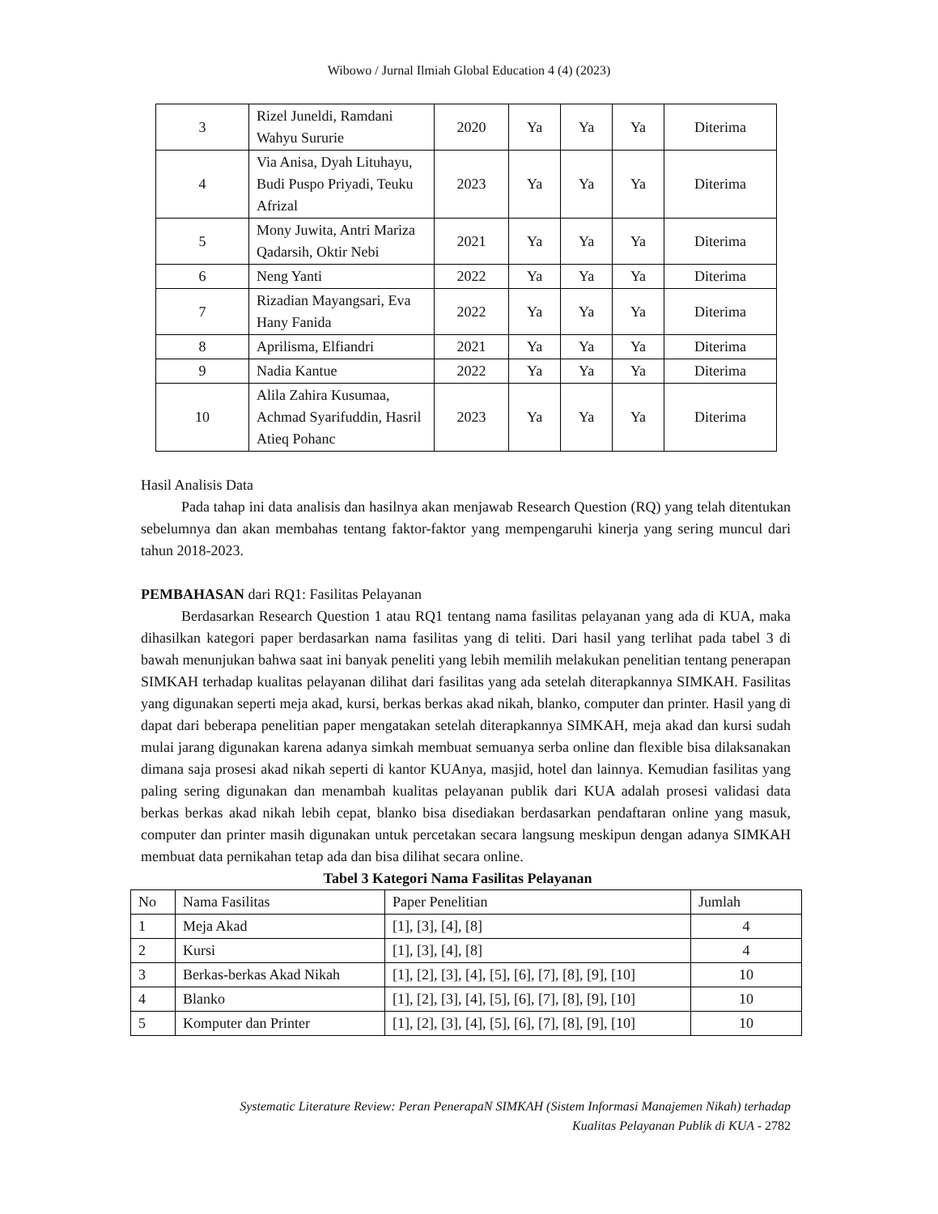Wibowo / Jurnal Ilmiah Global Education 4 (4) (2023)
| 3 | Rizel Juneldi, Ramdani Wahyu Sururie | 2020 | Ya | Ya | Ya | Diterima |
| 4 | Via Anisa, Dyah Lituhayu, Budi Puspo Priyadi, Teuku Afrizal | 2023 | Ya | Ya | Ya | Diterima |
| 5 | Mony Juwita, Antri Mariza Qadarsih, Oktir Nebi | 2021 | Ya | Ya | Ya | Diterima |
| 6 | Neng Yanti | 2022 | Ya | Ya | Ya | Diterima |
| 7 | Rizadian Mayangsari, Eva Hany Fanida | 2022 | Ya | Ya | Ya | Diterima |
| 8 | Aprilisma, Elfiandri | 2021 | Ya | Ya | Ya | Diterima |
| 9 | Nadia Kantue | 2022 | Ya | Ya | Ya | Diterima |
| 10 | Alila Zahira Kusumaa, Achmad Syarifuddin, Hasril Atieq Pohanc | 2023 | Ya | Ya | Ya | Diterima |
Hasil Analisis Data
Pada tahap ini data analisis dan hasilnya akan menjawab Research Question (RQ) yang telah ditentukan sebelumnya dan akan membahas tentang faktor-faktor yang mempengaruhi kinerja yang sering muncul dari tahun 2018-2023.
PEMBAHASAN dari RQ1: Fasilitas Pelayanan
Berdasarkan Research Question 1 atau RQ1 tentang nama fasilitas pelayanan yang ada di KUA, maka dihasilkan kategori paper berdasarkan nama fasilitas yang di teliti. Dari hasil yang terlihat pada tabel 3 di bawah menunjukan bahwa saat ini banyak peneliti yang lebih memilih melakukan penelitian tentang penerapan SIMKAH terhadap kualitas pelayanan dilihat dari fasilitas yang ada setelah diterapkannya SIMKAH. Fasilitas yang digunakan seperti meja akad, kursi, berkas berkas akad nikah, blanko, computer dan printer. Hasil yang di dapat dari beberapa penelitian paper mengatakan setelah diterapkannya SIMKAH, meja akad dan kursi sudah mulai jarang digunakan karena adanya simkah membuat semuanya serba online dan flexible bisa dilaksanakan dimana saja prosesi akad nikah seperti di kantor KUAnya, masjid, hotel dan lainnya. Kemudian fasilitas yang paling sering digunakan dan menambah kualitas pelayanan publik dari KUA adalah prosesi validasi data berkas berkas akad nikah lebih cepat, blanko bisa disediakan berdasarkan pendaftaran online yang masuk, computer dan printer masih digunakan untuk percetakan secara langsung meskipun dengan adanya SIMKAH membuat data pernikahan tetap ada dan bisa dilihat secara online.
Tabel 3 Kategori Nama Fasilitas Pelayanan
| No | Nama Fasilitas | Paper Penelitian | Jumlah |
| --- | --- | --- | --- |
| 1 | Meja Akad | [1], [3], [4], [8] | 4 |
| 2 | Kursi | [1], [3], [4], [8] | 4 |
| 3 | Berkas-berkas Akad Nikah | [1], [2], [3], [4], [5], [6], [7], [8], [9], [10] | 10 |
| 4 | Blanko | [1], [2], [3], [4], [5], [6], [7], [8], [9], [10] | 10 |
| 5 | Komputer dan Printer | [1], [2], [3], [4], [5], [6], [7], [8], [9], [10] | 10 |
Systematic Literature Review: Peran PenerapaN SIMKAH (Sistem Informasi Manajemen Nikah) terhadap
Kualitas Pelayanan Publik di KUA - 2782